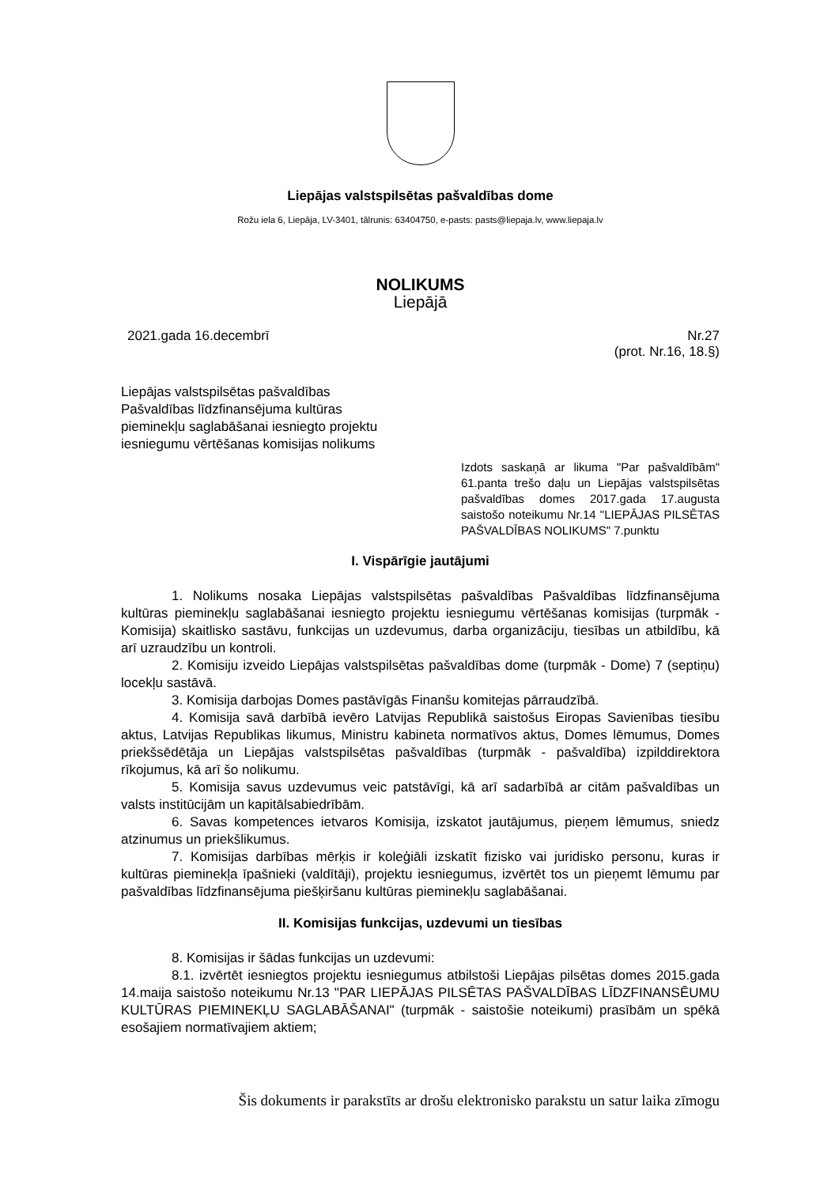Liepājas valstspilsētas pašvaldības dome
Rožu iela 6, Liepāja, LV-3401, tālrunis: 63404750, e-pasts: pasts@liepaja.lv, www.liepaja.lv
NOLIKUMS
Liepājā
2021.gada 16.decembrī Nr.27
(prot. Nr.16, 18.§)
Liepājas valstspilsētas pašvaldības Pašvaldības līdzfinansējuma kultūras pieminekļu saglabāšanai iesniegto projektu iesniegumu vērtēšanas komisijas nolikums
Izdots saskaņā ar likuma "Par pašvaldībām" 61.panta trešo daļu un Liepājas valstspilsētas pašvaldības domes 2017.gada 17.augusta saistošo noteikumu Nr.14 "LIEPĀJAS PILSĒTAS PAŠVALDĪBAS NOLIKUMS" 7.punktu
I. Vispārīgie jautājumi
1. Nolikums nosaka Liepājas valstspilsētas pašvaldības Pašvaldības līdzfinansējuma kultūras pieminekļu saglabāšanai iesniegto projektu iesniegumu vērtēšanas komisijas (turpmāk - Komisija) skaitlisko sastāvu, funkcijas un uzdevumus, darba organizāciju, tiesības un atbildību, kā arī uzraudzību un kontroli.
2. Komisiju izveido Liepājas valstspilsētas pašvaldības dome (turpmāk - Dome) 7 (septiņu) locekļu sastāvā.
3. Komisija darbojas Domes pastāvīgās Finanšu komitejas pārraudzībā.
4. Komisija savā darbībā ievēro Latvijas Republikā saistošus Eiropas Savienības tiesību aktus, Latvijas Republikas likumus, Ministru kabineta normatīvos aktus, Domes lēmumus, Domes priekšsēdētāja un Liepājas valstspilsētas pašvaldības (turpmāk - pašvaldība) izpilddirektora rīkojumus, kā arī šo nolikumu.
5. Komisija savus uzdevumus veic patstāvīgi, kā arī sadarbībā ar citām pašvaldības un valsts institūcijām un kapitālsabiedrībām.
6. Savas kompetences ietvaros Komisija, izskatot jautājumus, pieņem lēmumus, sniedz atzinumus un priekšlikumus.
7. Komisijas darbības mērķis ir koleģiāli izskatīt fizisko vai juridisko personu, kuras ir kultūras pieminekļa īpašnieki (valdītāji), projektu iesniegumus, izvērtēt tos un pieņemt lēmumu par pašvaldības līdzfinansējuma piešķiršanu kultūras pieminekļu saglabāšanai.
II. Komisijas funkcijas, uzdevumi un tiesības
8. Komisijas ir šādas funkcijas un uzdevumi:
8.1. izvērtēt iesniegtos projektu iesniegumus atbilstoši Liepājas pilsētas domes 2015.gada 14.maija saistošo noteikumu Nr.13 "PAR LIEPĀJAS PILSĒTAS PAŠVALDĪBAS LĪDZFINANSĒUMU KULTŪRAS PIEMINEKĻU SAGLABĀŠANAI" (turpmāk - saistošie noteikumi) prasībām un spēkā esošajiem normatīvajiem aktiem;
Šis dokuments ir parakstīts ar drošu elektronisko parakstu un satur laika zīmogu